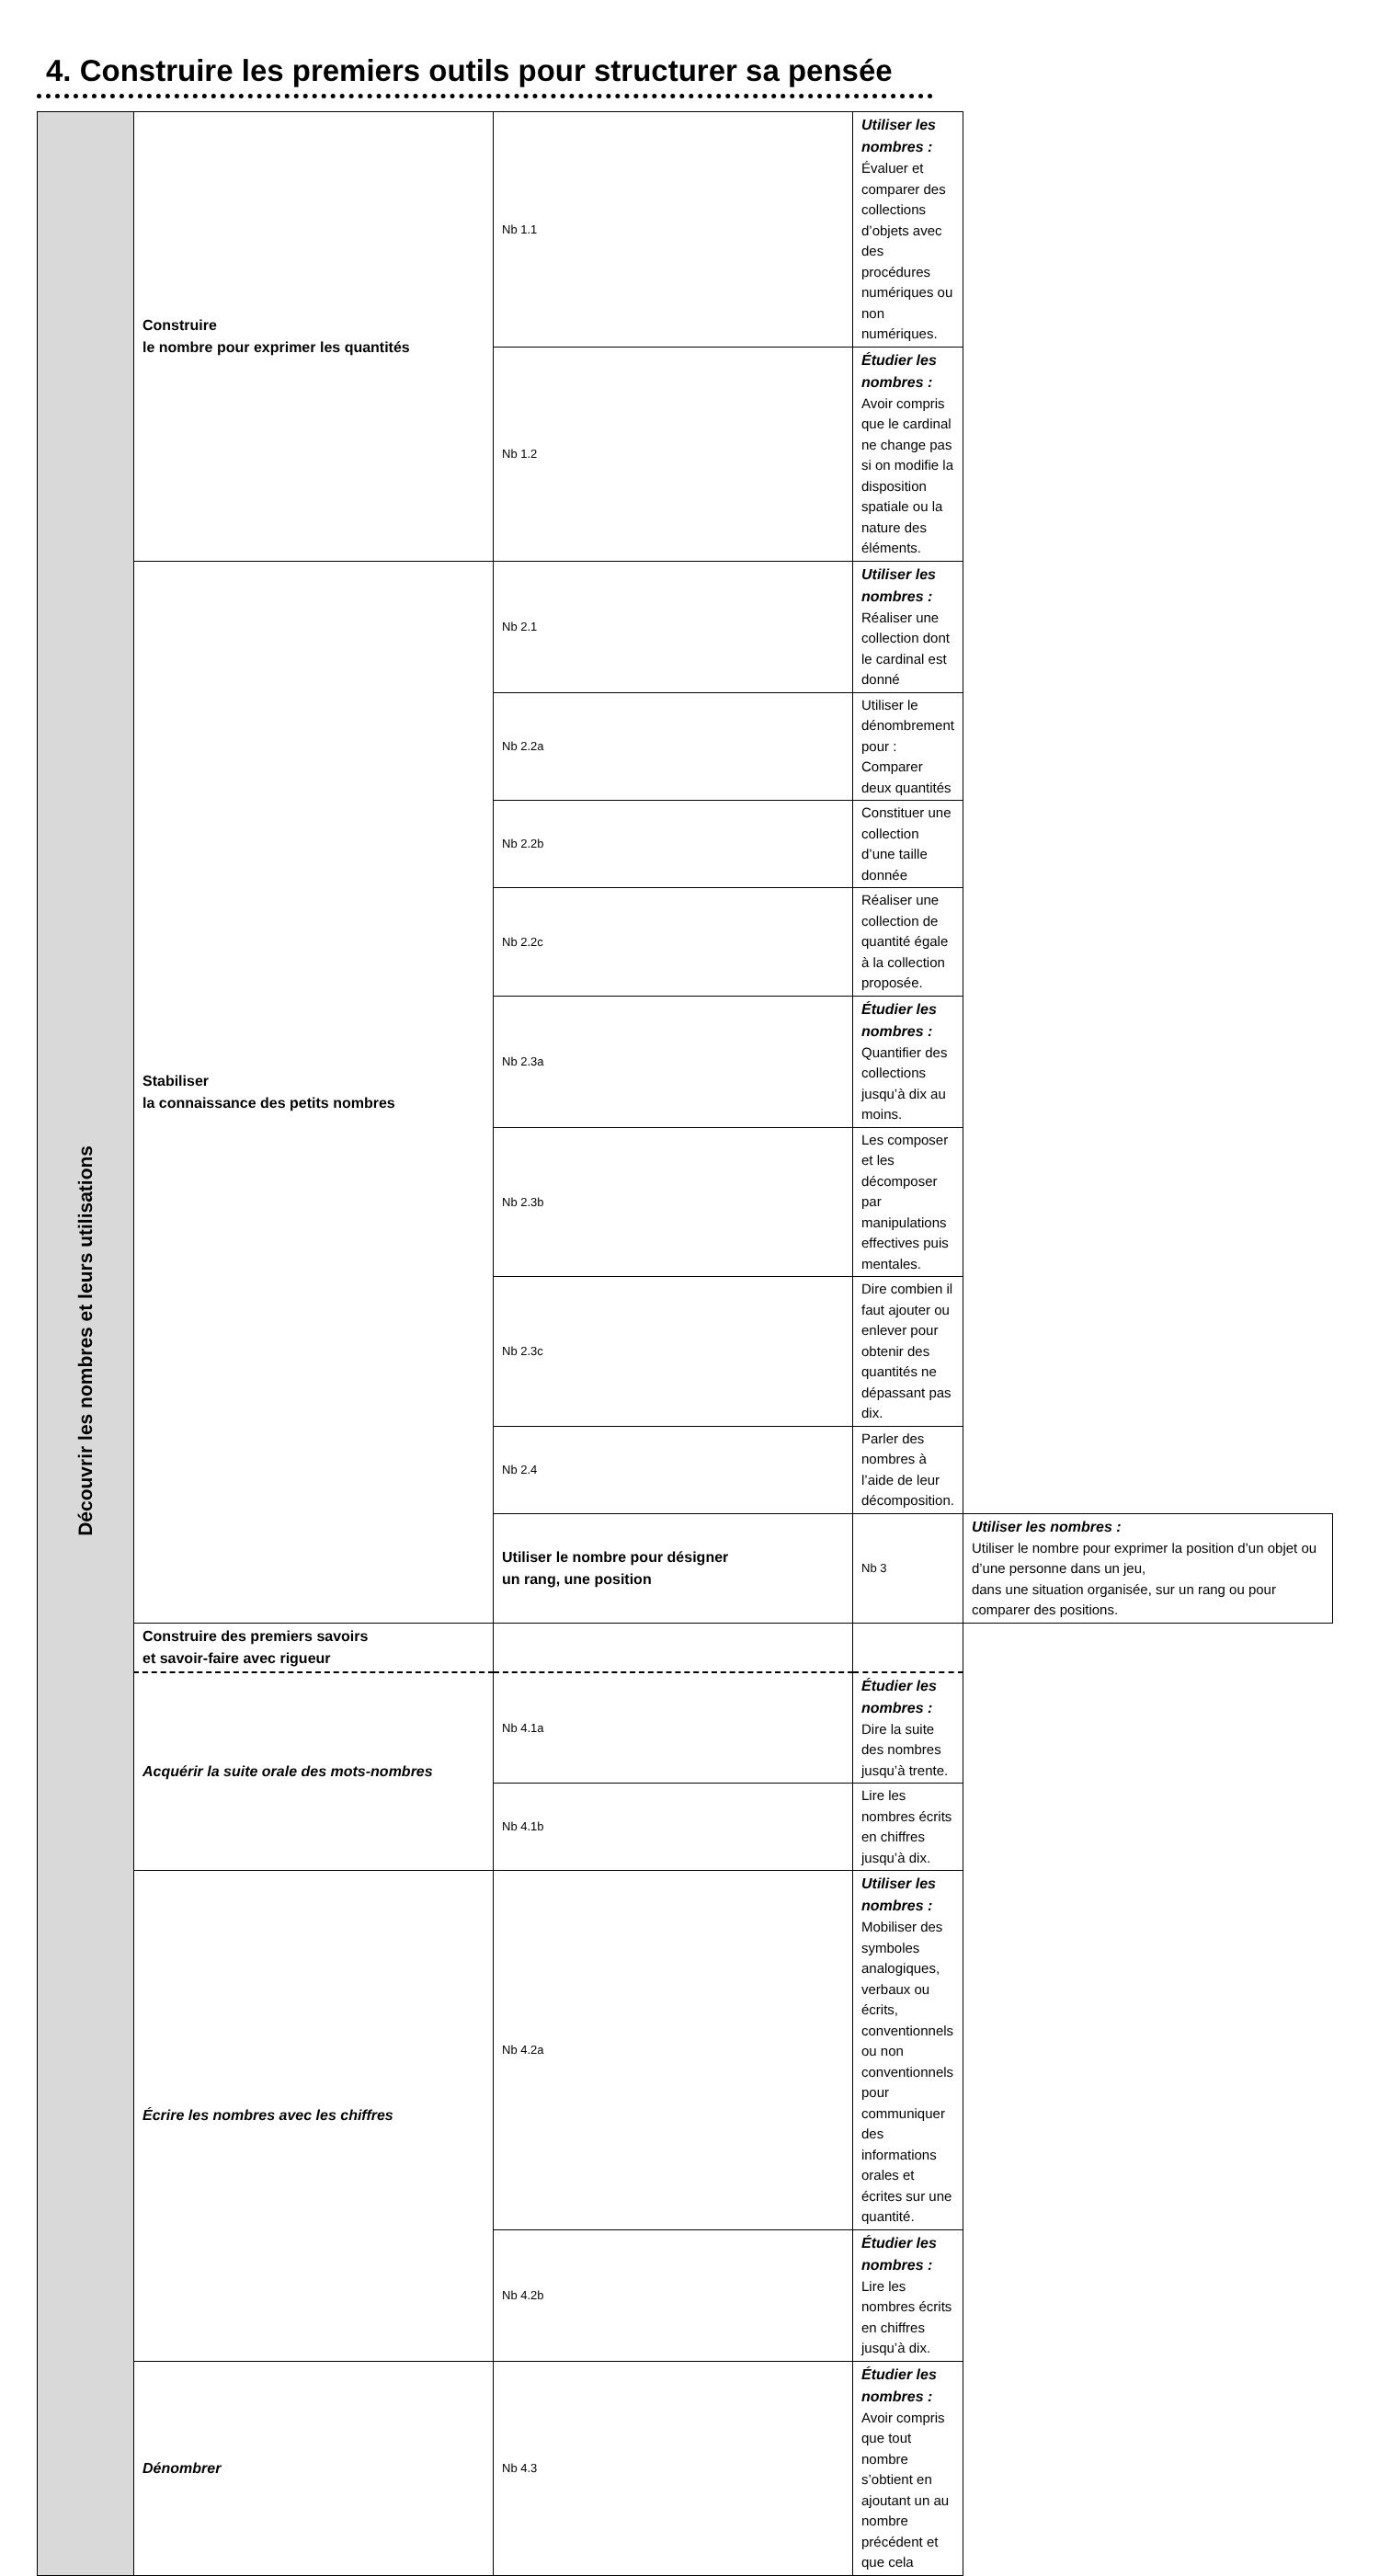4. Construire les premiers outils pour structurer sa pensée
| Découvrir les nombres et leurs utilisations | Construire le nombre pour exprimer les quantités | Nb 1.1 | Utiliser les nombres : Évaluer et comparer des collections d’objets avec des procédures numériques ou non numériques. | |
| | | Nb 1.2 | Étudier les nombres : Avoir compris que le cardinal ne change pas si on modifie la disposition spatiale ou la nature des éléments. | |
| | Stabiliser la connaissance des petits nombres | Nb 2.1 | Utiliser les nombres : Réaliser une collection dont le cardinal est donné | |
| | | Nb 2.2a | Utiliser le dénombrement pour : Comparer deux quantités | |
| | | Nb 2.2b | Constituer une collection d’une taille donnée | |
| | | Nb 2.2c | Réaliser une collection de quantité égale à la collection proposée. | |
| | | Nb 2.3a | Étudier les nombres : Quantifier des collections jusqu’à dix au moins. | |
| | | Nb 2.3b | Les composer et les décomposer par manipulations effectives puis mentales. | |
| | | Nb 2.3c | Dire combien il faut ajouter ou enlever pour obtenir des quantités ne dépassant pas dix. | |
| | | Nb 2.4 | Parler des nombres à l’aide de leur décomposition. | |
| | | Utiliser le nombre pour désigner un rang, une position | Nb 3 | Utiliser les nombres : Utiliser le nombre pour exprimer la position d’un objet ou d’une personne dans un jeu, dans une situation organisée, sur un rang ou pour comparer des positions. |
| | Construire des premiers savoirs et savoir-faire avec rigueur | | | |
| | Acquérir la suite orale des mots-nombres | Nb 4.1a | Étudier les nombres : Dire la suite des nombres jusqu’à trente. | |
| | | Nb 4.1b | Lire les nombres écrits en chiffres jusqu’à dix. | |
| | Écrire les nombres avec les chiffres | Nb 4.2a | Utiliser les nombres : Mobiliser des symboles analogiques, verbaux ou écrits, conventionnels ou non conventionnels pour communiquer des informations orales et écrites sur une quantité. | |
| | | Nb 4.2b | Étudier les nombres : Lire les nombres écrits en chiffres jusqu’à dix. | |
| | Dénombrer | Nb 4.3 | Étudier les nombres : Avoir compris que tout nombre s’obtient en ajoutant un au nombre précédent et que cela | |